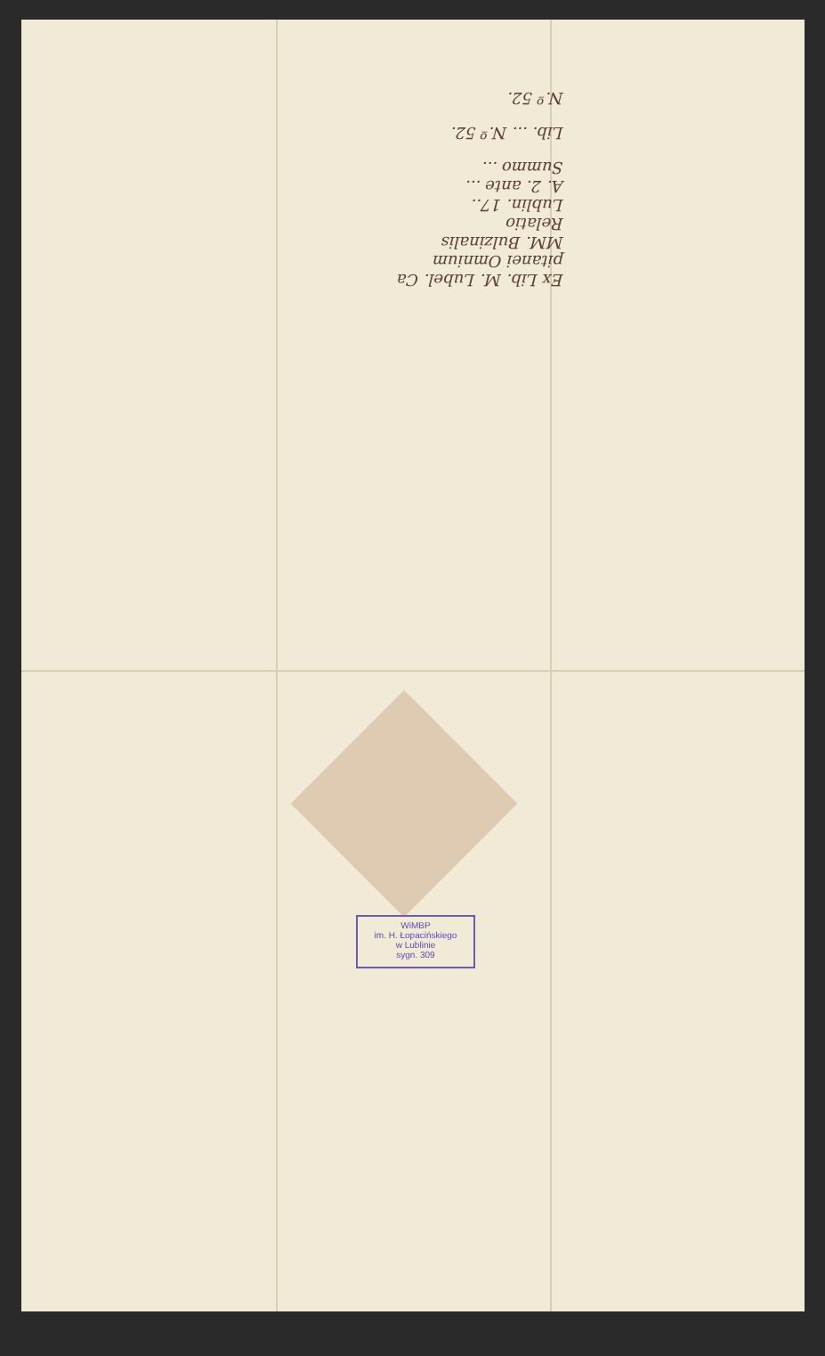Ex Lib. M. Lubel. Ca
pitanei Omnium
MM. Bulzinalis
Relatio
Lublin. 17..
A. 2. ante ...
Summo ...
Lib. ... N.º 52.
N.º 52.
WiMBP
im. H. Łopacińskiego
w Lublinie
sygn. 309